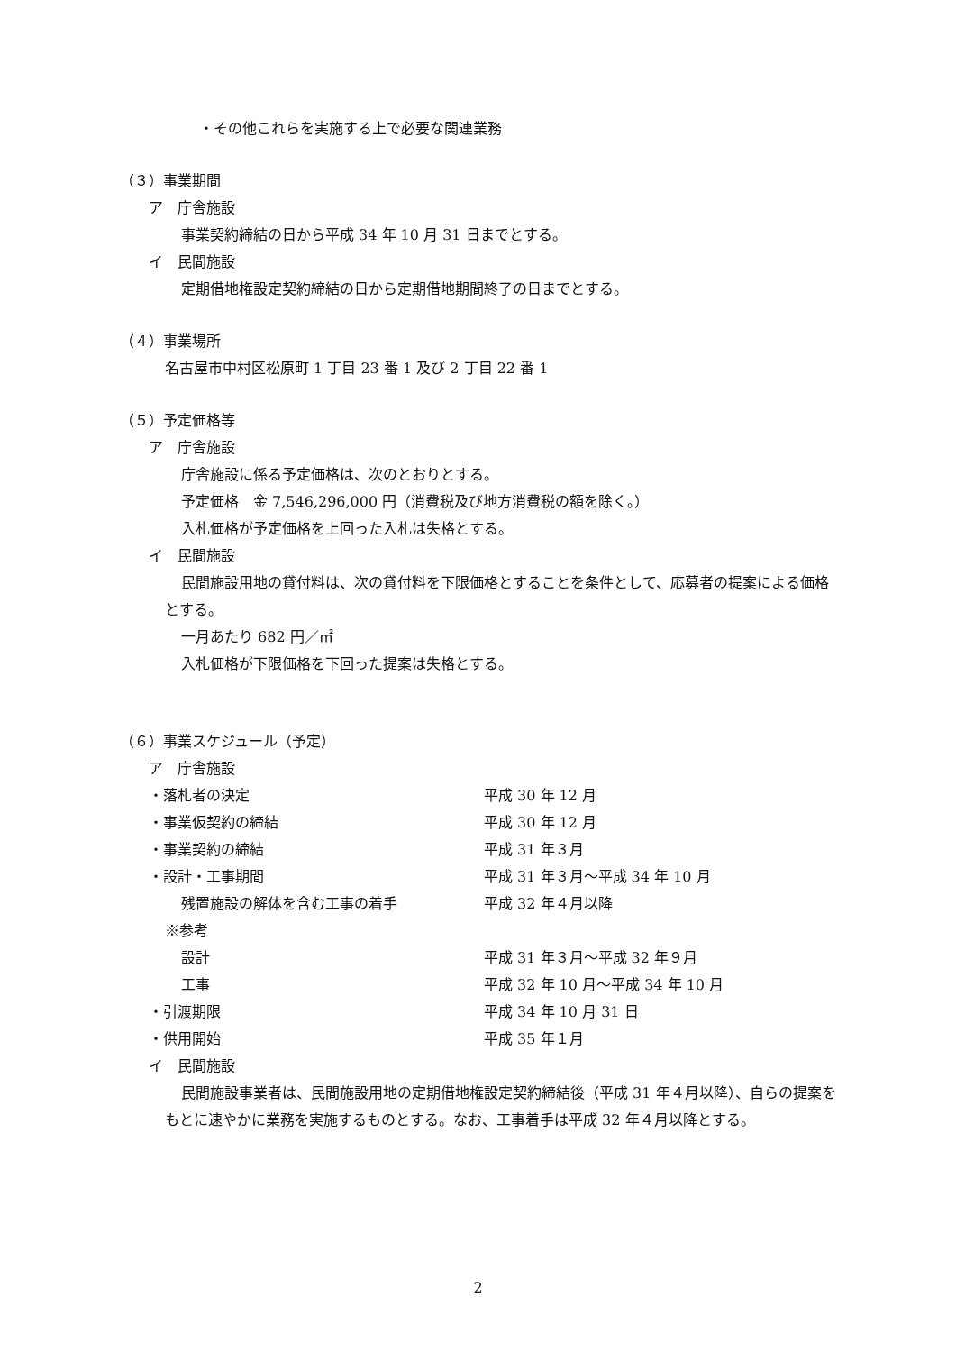・その他これらを実施する上で必要な関連業務
（３）事業期間
ア　庁舎施設
事業契約締結の日から平成 34 年 10 月 31 日までとする。
イ　民間施設
定期借地権設定契約締結の日から定期借地期間終了の日までとする。
（４）事業場所
名古屋市中村区松原町 1 丁目 23 番 1 及び 2 丁目 22 番 1
（５）予定価格等
ア　庁舎施設
庁舎施設に係る予定価格は、次のとおりとする。
予定価格　金 7,546,296,000 円（消費税及び地方消費税の額を除く。）
入札価格が予定価格を上回った入札は失格とする。
イ　民間施設
民間施設用地の貸付料は、次の貸付料を下限価格とすることを条件として、応募者の提案による価格とする。
一月あたり 682 円／㎡
入札価格が下限価格を下回った提案は失格とする。
（６）事業スケジュール（予定）
ア　庁舎施設
・落札者の決定 平成 30 年 12 月
・事業仮契約の締結 平成 30 年 12 月
・事業契約の締結 平成 31 年３月
・設計・工事期間 平成 31 年３月～平成 34 年 10 月
残置施設の解体を含む工事の着手 平成 32 年４月以降
※参考
設計 平成 31 年３月～平成 32 年９月
工事 平成 32 年 10 月～平成 34 年 10 月
・引渡期限 平成 34 年 10 月 31 日
・供用開始 平成 35 年１月
イ　民間施設
民間施設事業者は、民間施設用地の定期借地権設定契約締結後（平成 31 年４月以降）、自らの提案をもとに速やかに業務を実施するものとする。なお、工事着手は平成 32 年４月以降とする。
2